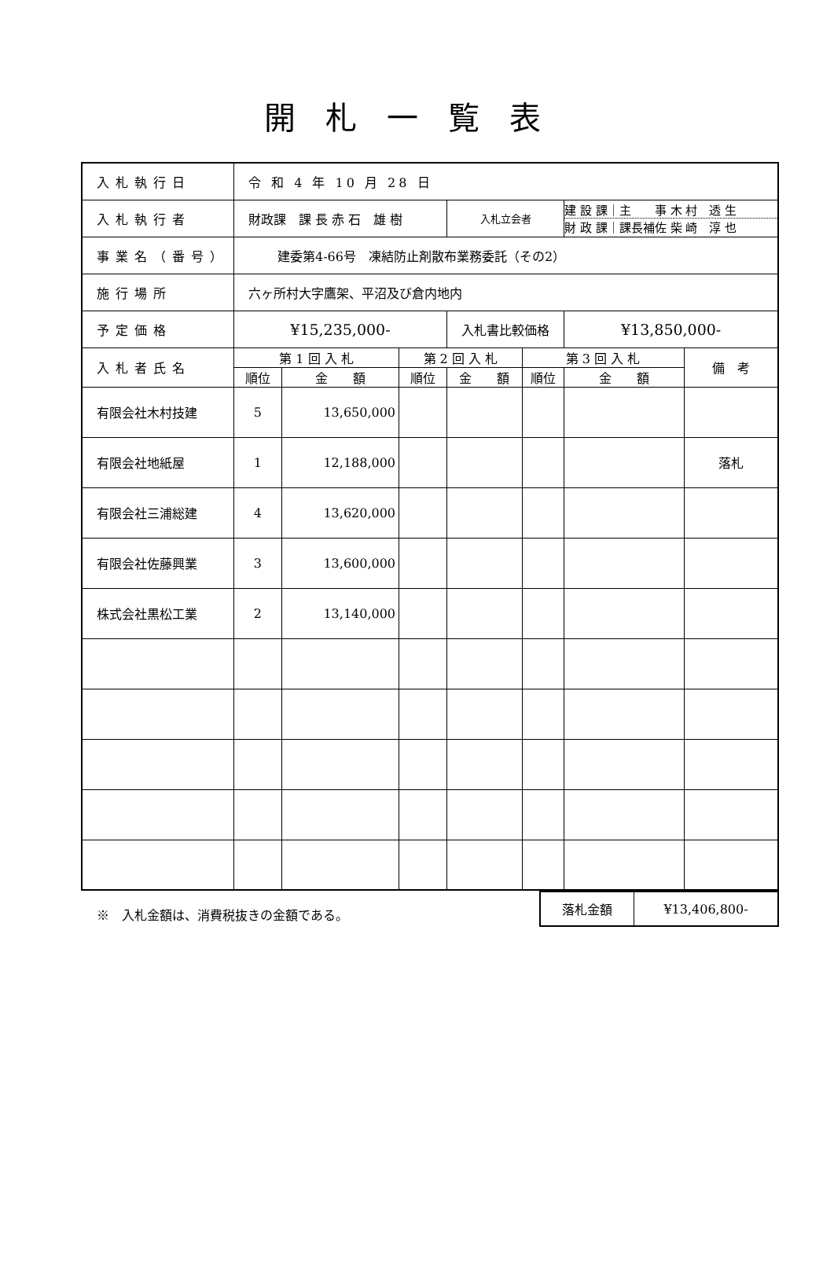開札一覧表
| 入札執行日 | 令 和 4 年 10 月 28 日 | | | | | | |
| 入札執行者 | 財政課 課 長 赤 石 雄 樹 | | | 入札立会者 | | 建 設 課｜主 事 木 村 透 生 財 政 課｜課長補佐 柴 崎 淳 也 | |
| 事業名（番号） | 建委第4-66号 凍結防止剤散布業務委託（その2） | | | | | | |
| 施行場所 | 六ヶ所村大字鷹架、平沼及び倉内地内 | | | | | | |
| 予定価格 | ¥15,235,000- | | | 入札書比較価格 | | ¥13,850,000- | |
| 入札者氏名 | 第 1 回 入 札 | | 第 2 回 入 札 | | 第 3 回 入 札 | | 備 考 |
| | 順位 | 金 額 | 順位 | 金 額 | 順位 | 金 額 | |
| 有限会社木村技建 | 5 | 13,650,000 | | | | | |
| 有限会社地紙屋 | 1 | 12,188,000 | | | | | 落札 |
| 有限会社三浦総建 | 4 | 13,620,000 | | | | | |
| 有限会社佐藤興業 | 3 | 13,600,000 | | | | | |
| 株式会社黒松工業 | 2 | 13,140,000 | | | | | |
※　入札金額は、消費税抜きの金額である。
| 落札金額 | ¥13,406,800- |